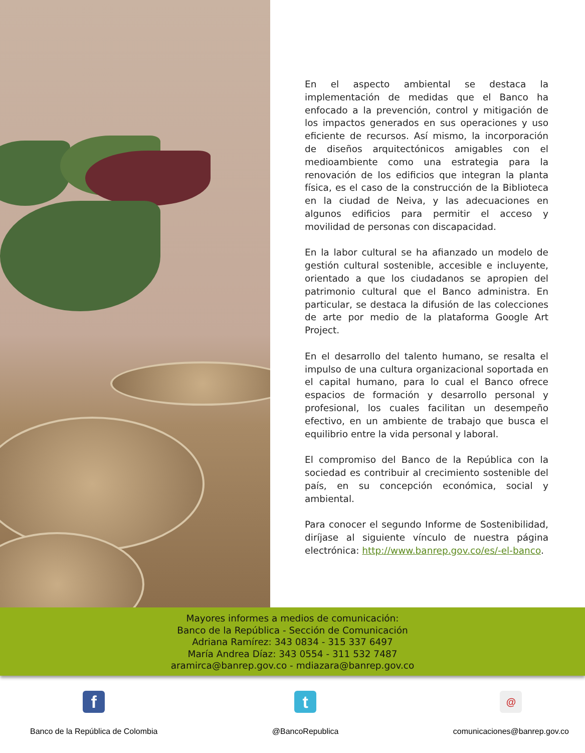En el aspecto ambiental se destaca la implementación de medidas que el Banco ha enfocado a la prevención, control y mitigación de los impactos generados en sus operaciones y uso eficiente de recursos. Así mismo, la incorporación de diseños arquitectónicos amigables con el medioambiente como una estrategia para la renovación de los edificios que integran la planta física, es el caso de la construcción de la Biblioteca en la ciudad de Neiva, y las adecuaciones en algunos edificios para permitir el acceso y movilidad de personas con discapacidad.
En la labor cultural se ha afianzado un modelo de gestión cultural sostenible, accesible e incluyente, orientado a que los ciudadanos se apropien del patrimonio cultural que el Banco administra. En particular, se destaca la difusión de las colecciones de arte por medio de la plataforma Google Art Project.
En el desarrollo del talento humano, se resalta el impulso de una cultura organizacional soportada en el capital humano, para lo cual el Banco ofrece espacios de formación y desarrollo personal y profesional, los cuales facilitan un desempeño efectivo, en un ambiente de trabajo que busca el equilibrio entre la vida personal y laboral.
El compromiso del Banco de la República con la sociedad es contribuir al crecimiento sostenible del país, en su concepción económica, social y ambiental.
Para conocer el segundo Informe de Sostenibilidad, diríjase al siguiente vínculo de nuestra página electrónica: http://www.banrep.gov.co/es/-el-banco.
Mayores informes a medios de comunicación:
Banco de la República - Sección de Comunicación
Adriana Ramírez: 343 0834 - 315 337 6497
María Andrea Díaz: 343 0554 - 311 532 7487
aramirca@banrep.gov.co - mdiazara@banrep.gov.co
f
Banco de la República de Colombia
t
@BancoRepublica
@
comunicaciones@banrep.gov.co